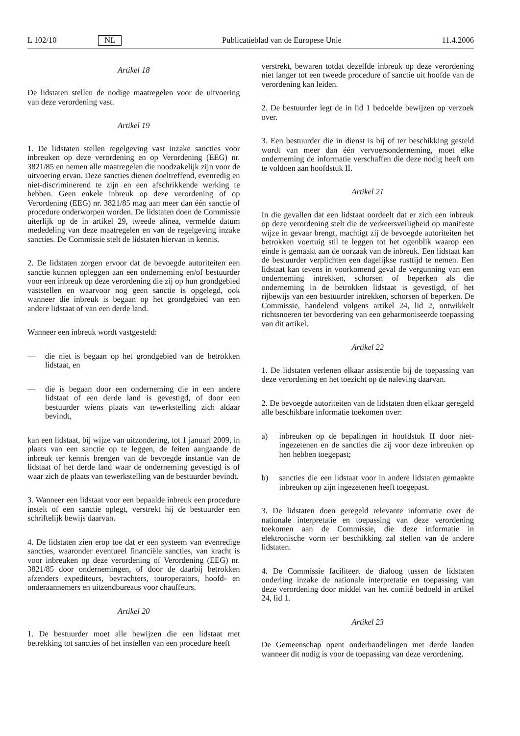L 102/10 NL Publicatieblad van de Europese Unie 11.4.2006
Artikel 18
De lidstaten stellen de nodige maatregelen voor de uitvoering van deze verordening vast.
Artikel 19
1. De lidstaten stellen regelgeving vast inzake sancties voor inbreuken op deze verordening en op Verordening (EEG) nr. 3821/85 en nemen alle maatregelen die noodzakelijk zijn voor de uitvoering ervan. Deze sancties dienen doeltreffend, evenredig en niet-discriminerend te zijn en een afschrikkende werking te hebben. Geen enkele inbreuk op deze verordening of op Verordening (EEG) nr. 3821/85 mag aan meer dan één sanctie of procedure onderworpen worden. De lidstaten doen de Commissie uiterlijk op de in artikel 29, tweede alinea, vermelde datum mededeling van deze maatregelen en van de regelgeving inzake sancties. De Commissie stelt de lidstaten hiervan in kennis.
2. De lidstaten zorgen ervoor dat de bevoegde autoriteiten een sanctie kunnen opleggen aan een onderneming en/of bestuurder voor een inbreuk op deze verordening die zij op hun grondgebied vaststellen en waarvoor nog geen sanctie is opgelegd, ook wanneer die inbreuk is begaan op het grondgebied van een andere lidstaat of van een derde land.
Wanneer een inbreuk wordt vastgesteld:
— die niet is begaan op het grondgebied van de betrokken lidstaat, en
— die is begaan door een onderneming die in een andere lidstaat of een derde land is gevestigd, of door een bestuurder wiens plaats van tewerkstelling zich aldaar bevindt,
kan een lidstaat, bij wijze van uitzondering, tot 1 januari 2009, in plaats van een sanctie op te leggen, de feiten aangaande de inbreuk ter kennis brengen van de bevoegde instantie van de lidstaat of het derde land waar de onderneming gevestigd is of waar zich de plaats van tewerkstelling van de bestuurder bevindt.
3. Wanneer een lidstaat voor een bepaalde inbreuk een procedure instelt of een sanctie oplegt, verstrekt hij de bestuurder een schriftelijk bewijs daarvan.
4. De lidstaten zien erop toe dat er een systeem van evenredige sancties, waaronder eventueel financiële sancties, van kracht is voor inbreuken op deze verordening of Verordening (EEG) nr. 3821/85 door ondernemingen, of door de daarbij betrokken afzenders expediteurs, bevrachters, touroperators, hoofd- en onderaannemers en uitzendbureaus voor chauffeurs.
Artikel 20
1. De bestuurder moet alle bewijzen die een lidstaat met betrekking tot sancties of het instellen van een procedure heeft
verstrekt, bewaren totdat dezelfde inbreuk op deze verordening niet langer tot een tweede procedure of sanctie uit hoofde van de verordening kan leiden.
2. De bestuurder legt de in lid 1 bedoelde bewijzen op verzoek over.
3. Een bestuurder die in dienst is bij of ter beschikking gesteld wordt van meer dan één vervoersonderneming, moet elke onderneming de informatie verschaffen die deze nodig heeft om te voldoen aan hoofdstuk II.
Artikel 21
In die gevallen dat een lidstaat oordeelt dat er zich een inbreuk op deze verordening stelt die de verkeersveiligheid op manifeste wijze in gevaar brengt, machtigt zij de bevoegde autoriteiten het betrokken voertuig stil te leggen tot het ogenblik waarop een einde is gemaakt aan de oorzaak van de inbreuk. Een lidstaat kan de bestuurder verplichten een dagelijkse rusttijd te nemen. Een lidstaat kan tevens in voorkomend geval de vergunning van een onderneming intrekken, schorsen of beperken als die onderneming in de betrokken lidstaat is gevestigd, of het rijbewijs van een bestuurder intrekken, schorsen of beperken. De Commissie, handelend volgens artikel 24, lid 2, ontwikkelt richtsnoeren ter bevordering van een geharmoniseerde toepassing van dit artikel.
Artikel 22
1. De lidstaten verlenen elkaar assistentie bij de toepassing van deze verordening en het toezicht op de naleving daarvan.
2. De bevoegde autoriteiten van de lidstaten doen elkaar geregeld alle beschikbare informatie toekomen over:
a) inbreuken op de bepalingen in hoofdstuk II door niet-ingezetenen en de sancties die zij voor deze inbreuken op hen hebben toegepast;
b) sancties die een lidstaat voor in andere lidstaten gemaakte inbreuken op zijn ingezetenen heeft toegepast.
3. De lidstaten doen geregeld relevante informatie over de nationale interpretatie en toepassing van deze verordening toekomen aan de Commissie, die deze informatie in elektronische vorm ter beschikking zal stellen van de andere lidstaten.
4. De Commissie faciliteert de dialoog tussen de lidstaten onderling inzake de nationale interpretatie en toepassing van deze verordening door middel van het comité bedoeld in artikel 24, lid 1.
Artikel 23
De Gemeenschap opent onderhandelingen met derde landen wanneer dit nodig is voor de toepassing van deze verordening.